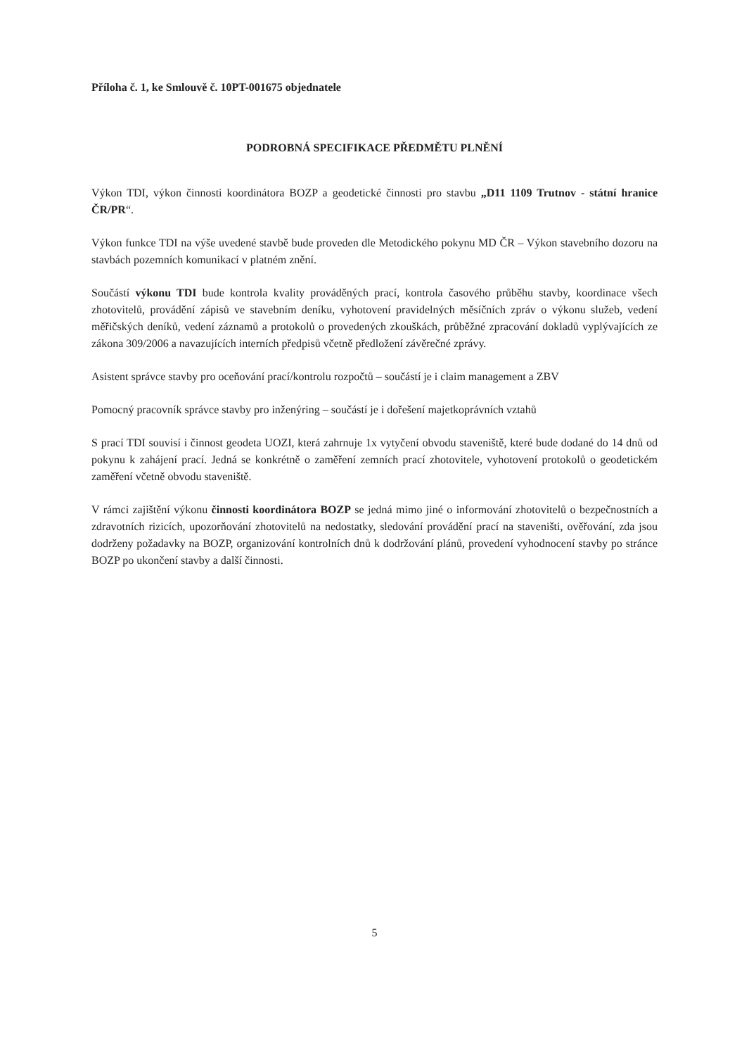Příloha č. 1, ke Smlouvě č. 10PT-001675 objednatele
PODROBNÁ SPECIFIKACE PŘEDMĚTU PLNĚNÍ
Výkon TDI, výkon činnosti koordinátora BOZP a geodetické činnosti pro stavbu „D11 1109 Trutnov - státní hranice ČR/PR“.
Výkon funkce TDI na výše uvedené stavbě bude proveden dle Metodického pokynu MD ČR – Výkon stavebního dozoru na stavbách pozemních komunikací v platném znění.
Součástí výkonu TDI bude kontrola kvality prováděných prací, kontrola časového průběhu stavby, koordinace všech zhotovitelů, provádění zápisů ve stavebním deníku, vyhotovení pravidelných měsíčních zpráv o výkonu služeb, vedení měřičských deníků, vedení záznamů a protokolů o provedených zkouškách, průběžné zpracování dokladů vyplývajících ze zákona 309/2006 a navazujících interních předpisů včetně předložení závěrečné zprávy.
Asistent správce stavby pro oceňování prací/kontrolu rozpočtů – součástí je i claim management a ZBV
Pomocný pracovník správce stavby pro inženýring – součástí je i dořešení majetkoprávních vztahů
S prací TDI souvisí i činnost geodeta UOZI, která zahrnuje 1x vytyčení obvodu staveniště, které bude dodané do 14 dnů od pokynu k zahájení prací. Jedná se konkrétně o zaměření zemních prací zhotovitele, vyhotovení protokolů o geodetickém zaměření včetně obvodu staveniště.
V rámci zajištění výkonu činnosti koordinátora BOZP se jedná mimo jiné o informování zhotovitelů o bezpečnostních a zdravotních rizicích, upozorňování zhotovitelů na nedostatky, sledování provádění prací na staveništi, ověřování, zda jsou dodrženy požadavky na BOZP, organizování kontrolních dnů k dodržování plánů, provedení vyhodnocení stavby po stránce BOZP po ukončení stavby a další činnosti.
5